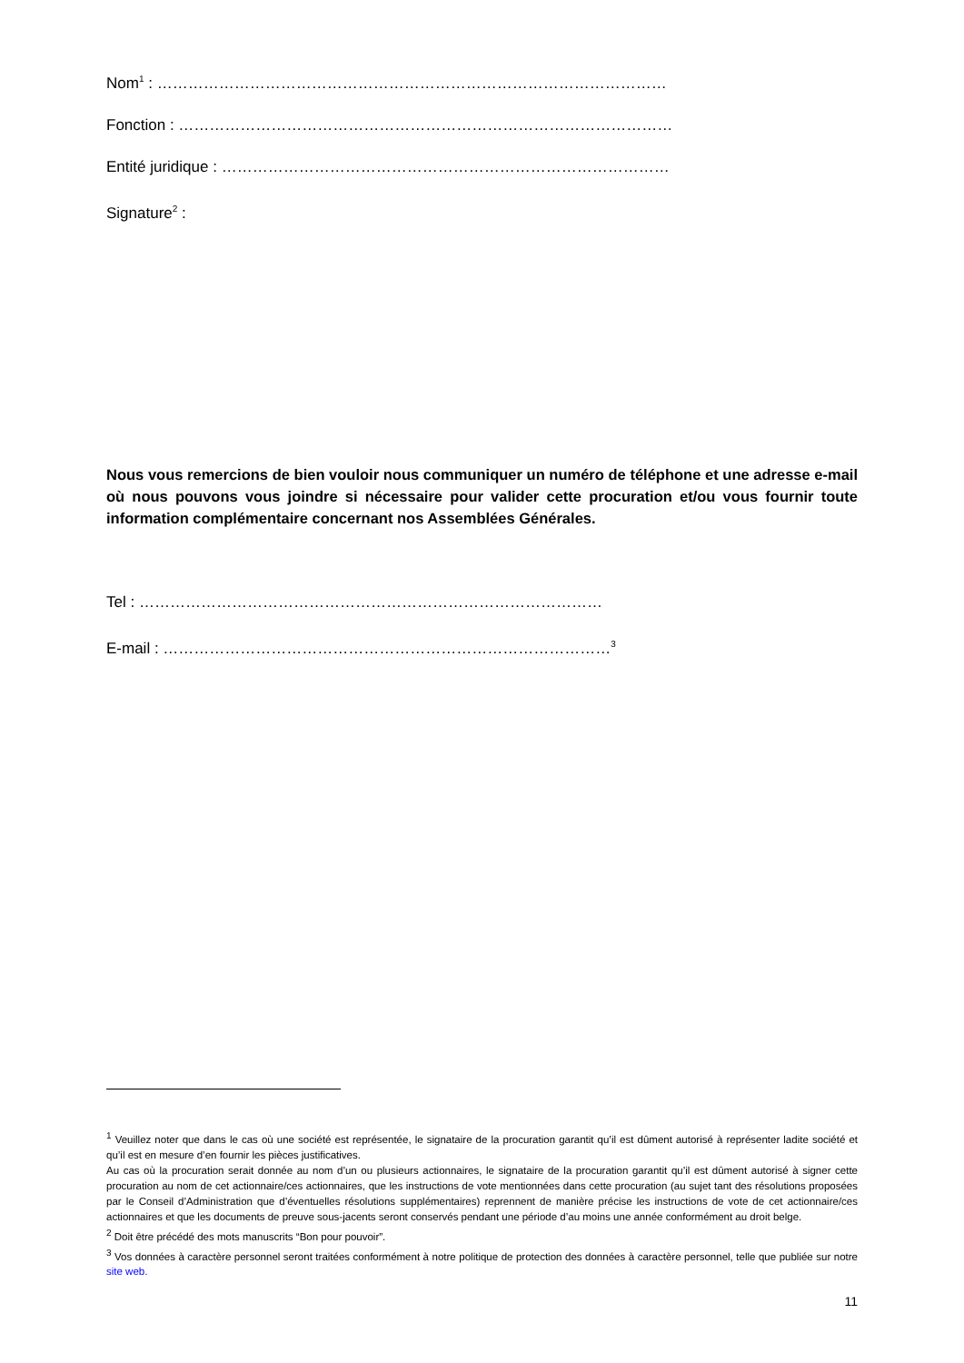Nom<sup>1</sup> : ………………………………………………………………………………………
Fonction : ……………………………………………………………………………………
Entité juridique : ……………………………………………………………………………
Signature<sup>2</sup> :
Nous vous remercions de bien vouloir nous communiquer un numéro de téléphone et une adresse e-mail où nous pouvons vous joindre si nécessaire pour valider cette procuration et/ou vous fournir toute information complémentaire concernant nos Assemblées Générales.
Tel : ………………………………………………………………………………
E-mail : ……………………………………………………………………………<sup>3</sup>
<sup>1</sup> Veuillez noter que dans le cas où une société est représentée, le signataire de la procuration garantit qu’il est dûment autorisé à représenter ladite société et qu’il est en mesure d’en fournir les pièces justificatives.
Au cas où la procuration serait donnée au nom d’un ou plusieurs actionnaires, le signataire de la procuration garantit qu’il est dûment autorisé à signer cette procuration au nom de cet actionnaire/ces actionnaires, que les instructions de vote mentionnées dans cette procuration (au sujet tant des résolutions proposées par le Conseil d’Administration que d’éventuelles résolutions supplémentaires) reprennent de manière précise les instructions de vote de cet actionnaire/ces actionnaires et que les documents de preuve sous-jacents seront conservés pendant une période d’au moins une année conformément au droit belge.
<sup>2</sup> Doit être précédé des mots manuscrits “Bon pour pouvoir”.
<sup>3</sup> Vos données à caractère personnel seront traitées conformément à notre politique de protection des données à caractère personnel, telle que publiée sur notre site web.
11